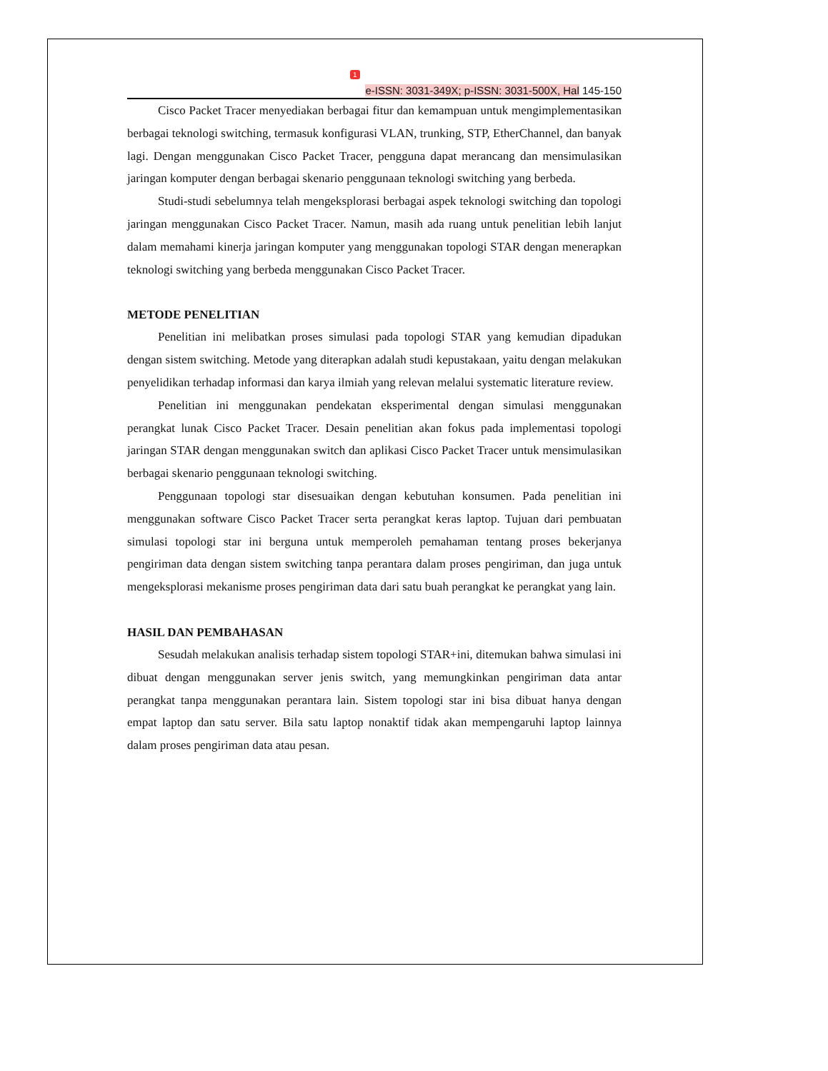1
e-ISSN: 3031-349X; p-ISSN: 3031-500X, Hal 145-150
Cisco Packet Tracer menyediakan berbagai fitur dan kemampuan untuk mengimplementasikan berbagai teknologi switching, termasuk konfigurasi VLAN, trunking, STP, EtherChannel, dan banyak lagi. Dengan menggunakan Cisco Packet Tracer, pengguna dapat merancang dan mensimulasikan jaringan komputer dengan berbagai skenario penggunaan teknologi switching yang berbeda.
Studi-studi sebelumnya telah mengeksplorasi berbagai aspek teknologi switching dan topologi jaringan menggunakan Cisco Packet Tracer. Namun, masih ada ruang untuk penelitian lebih lanjut dalam memahami kinerja jaringan komputer yang menggunakan topologi STAR dengan menerapkan teknologi switching yang berbeda menggunakan Cisco Packet Tracer.
METODE PENELITIAN
Penelitian ini melibatkan proses simulasi pada topologi STAR yang kemudian dipadukan dengan sistem switching. Metode yang diterapkan adalah studi kepustakaan, yaitu dengan melakukan penyelidikan terhadap informasi dan karya ilmiah yang relevan melalui systematic literature review.
Penelitian ini menggunakan pendekatan eksperimental dengan simulasi menggunakan perangkat lunak Cisco Packet Tracer. Desain penelitian akan fokus pada implementasi topologi jaringan STAR dengan menggunakan switch dan aplikasi Cisco Packet Tracer untuk mensimulasikan berbagai skenario penggunaan teknologi switching.
Penggunaan topologi star disesuaikan dengan kebutuhan konsumen. Pada penelitian ini menggunakan software Cisco Packet Tracer serta perangkat keras laptop. Tujuan dari pembuatan simulasi topologi star ini berguna untuk memperoleh pemahaman tentang proses bekerjanya pengiriman data dengan sistem switching tanpa perantara dalam proses pengiriman, dan juga untuk mengeksplorasi mekanisme proses pengiriman data dari satu buah perangkat ke perangkat yang lain.
HASIL DAN PEMBAHASAN
Sesudah melakukan analisis terhadap sistem topologi STAR+ini, ditemukan bahwa simulasi ini dibuat dengan menggunakan server jenis switch, yang memungkinkan pengiriman data antar perangkat tanpa menggunakan perantara lain. Sistem topologi star ini bisa dibuat hanya dengan empat laptop dan satu server. Bila satu laptop nonaktif tidak akan mempengaruhi laptop lainnya dalam proses pengiriman data atau pesan.